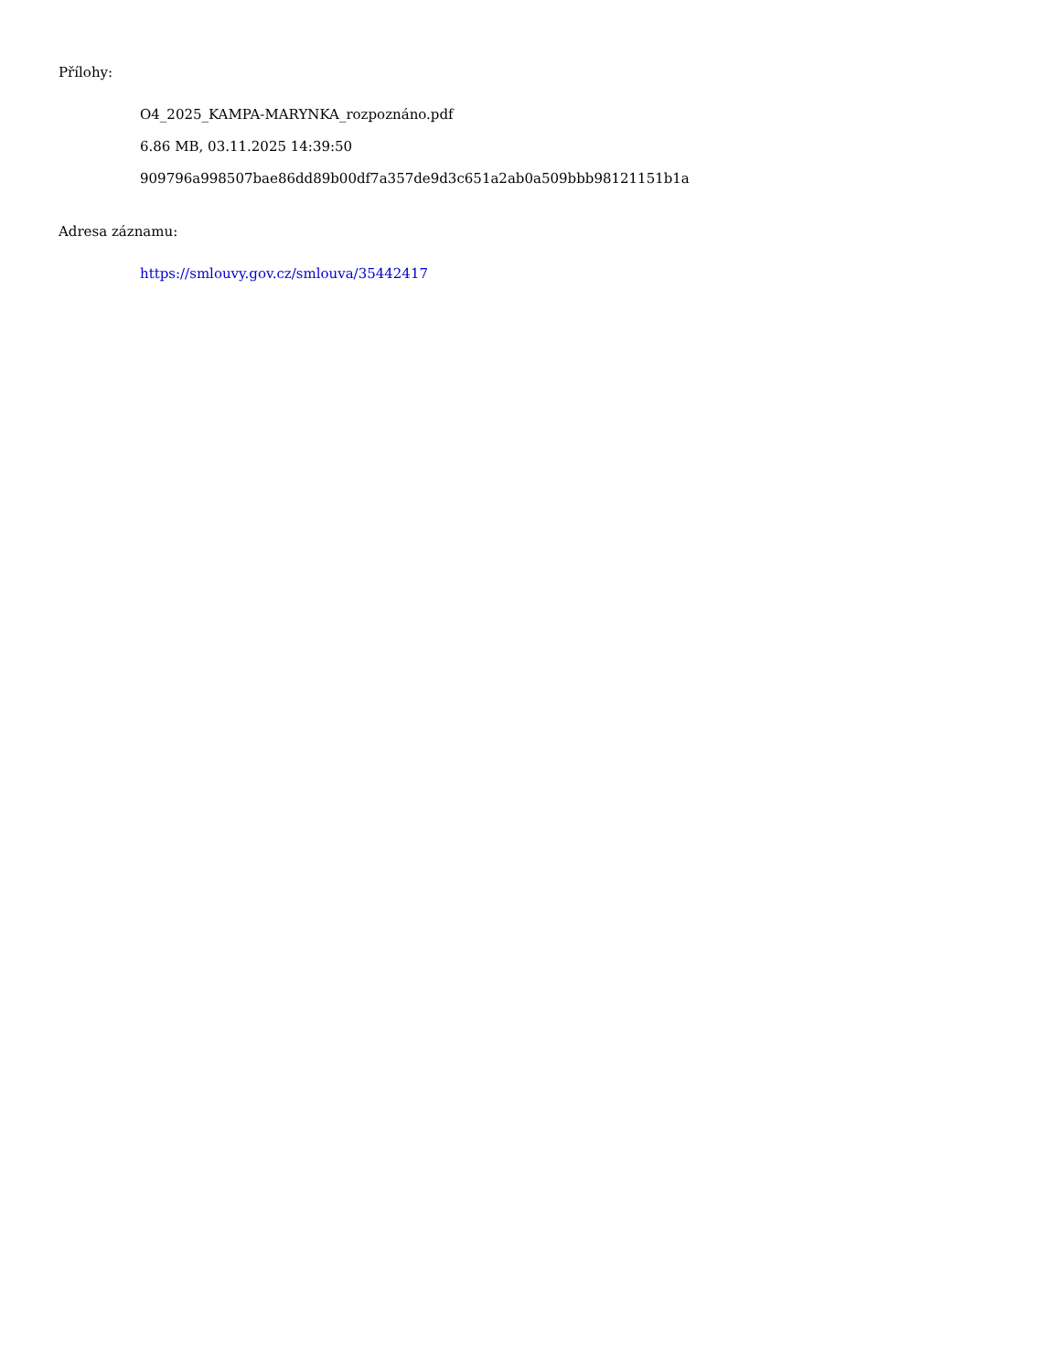Přílohy:
O4_2025_KAMPA-MARYNKA_rozpoznáno.pdf
6.86 MB, 03.11.2025 14:39:50
909796a998507bae86dd89b00df7a357de9d3c651a2ab0a509bbb98121151b1a
Adresa záznamu:
https://smlouvy.gov.cz/smlouva/35442417